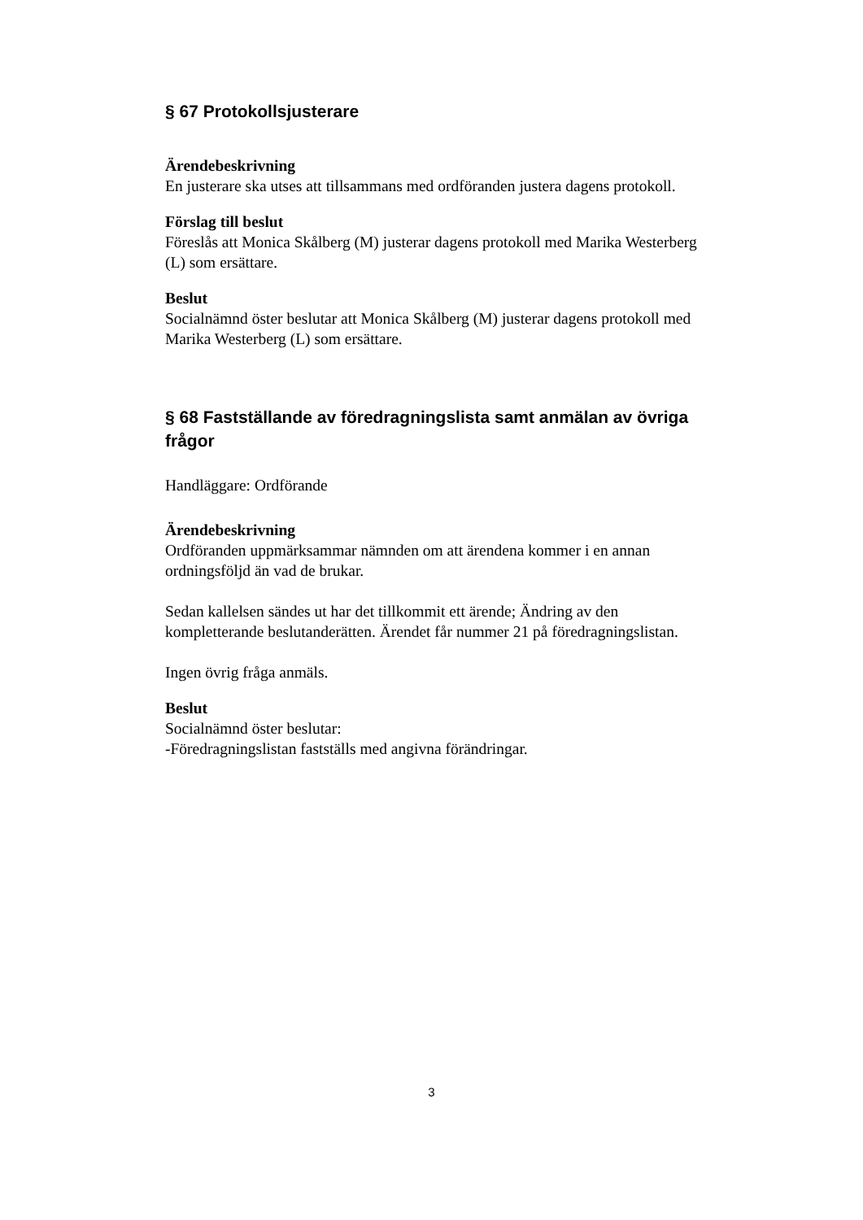§ 67 Protokollsjusterare
Ärendebeskrivning
En justerare ska utses att tillsammans med ordföranden justera dagens protokoll.
Förslag till beslut
Föreslås att Monica Skålberg (M) justerar dagens protokoll med Marika Westerberg (L) som ersättare.
Beslut
Socialnämnd öster beslutar att Monica Skålberg (M) justerar dagens protokoll med Marika Westerberg (L) som ersättare.
§ 68 Fastställande av föredragningslista samt anmälan av övriga frågor
Handläggare: Ordförande
Ärendebeskrivning
Ordföranden uppmärksammar nämnden om att ärendena kommer i en annan ordningsföljd än vad de brukar.
Sedan kallelsen sändes ut har det tillkommit ett ärende; Ändring av den kompletterande beslutanderätten. Ärendet får nummer 21 på föredragningslistan.
Ingen övrig fråga anmäls.
Beslut
Socialnämnd öster beslutar:
-Föredragningslistan fastställs med angivna förändringar.
3